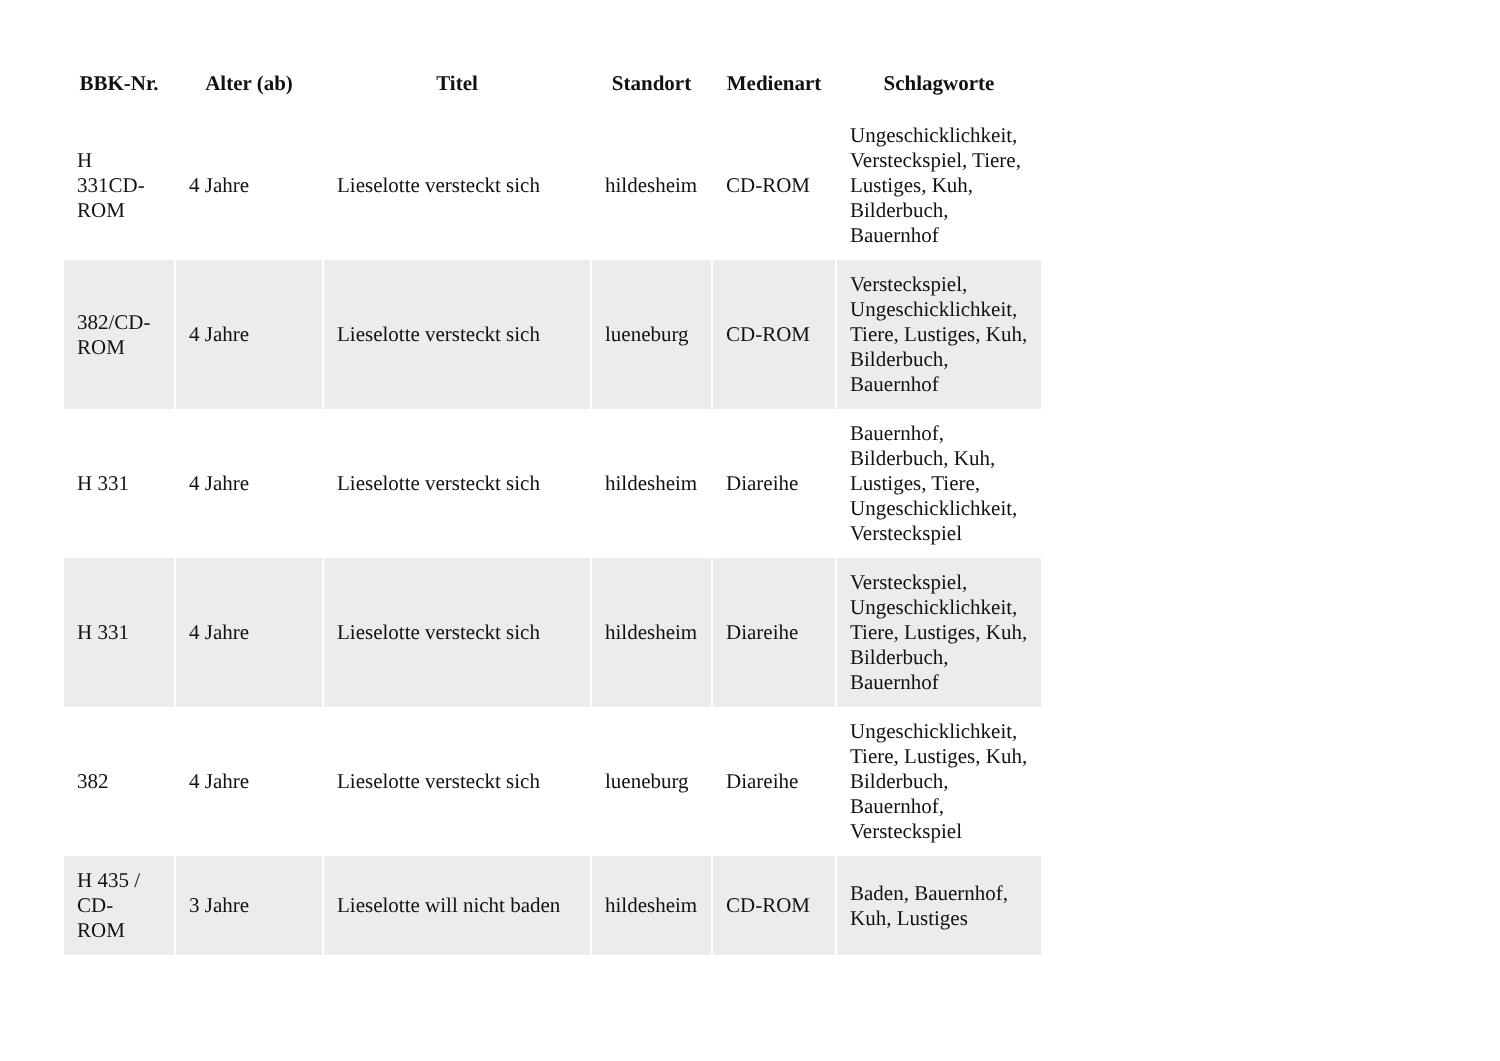| BBK-Nr. | Alter (ab) | Titel | Standort | Medienart | Schlagworte |
| --- | --- | --- | --- | --- | --- |
| H 331CD- ROM | 4 Jahre | Lieselotte versteckt sich | hildesheim | CD-ROM | Ungeschicklichkeit, Versteckspiel, Tiere, Lustiges, Kuh, Bilderbuch, Bauernhof |
| 382/CD- ROM | 4 Jahre | Lieselotte versteckt sich | lueneburg | CD-ROM | Versteckspiel, Ungeschicklichkeit, Tiere, Lustiges, Kuh, Bilderbuch, Bauernhof |
| H 331 | 4 Jahre | Lieselotte versteckt sich | hildesheim | Diareihe | Bauernhof, Bilderbuch, Kuh, Lustiges, Tiere, Ungeschicklichkeit, Versteckspiel |
| H 331 | 4 Jahre | Lieselotte versteckt sich | hildesheim | Diareihe | Versteckspiel, Ungeschicklichkeit, Tiere, Lustiges, Kuh, Bilderbuch, Bauernhof |
| 382 | 4 Jahre | Lieselotte versteckt sich | lueneburg | Diareihe | Ungeschicklichkeit, Tiere, Lustiges, Kuh, Bilderbuch, Bauernhof, Versteckspiel |
| H 435 / CD- ROM | 3 Jahre | Lieselotte will nicht baden | hildesheim | CD-ROM | Baden, Bauernhof, Kuh, Lustiges |